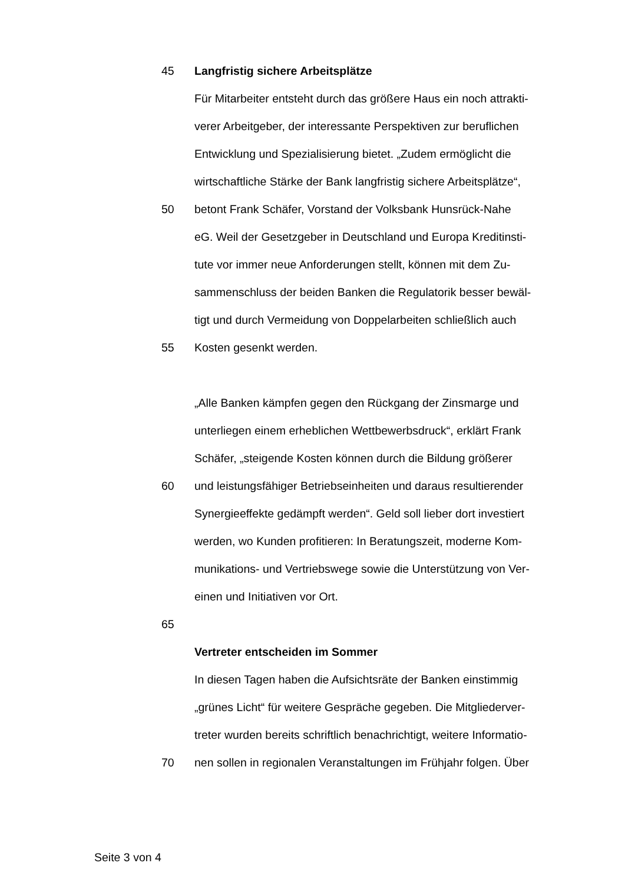45
Langfristig sichere Arbeitsplätze
Für Mitarbeiter entsteht durch das größere Haus ein noch attrakti-
verer Arbeitgeber, der interessante Perspektiven zur beruflichen
Entwicklung und Spezialisierung bietet. „Zudem ermöglicht die
wirtschaftliche Stärke der Bank langfristig sichere Arbeitsplätze“,
50
betont Frank Schäfer, Vorstand der Volksbank Hunsrück-Nahe
eG. Weil der Gesetzgeber in Deutschland und Europa Kreditinsti-
tute vor immer neue Anforderungen stellt, können mit dem Zu-
sammenschluss der beiden Banken die Regulatorik besser bewäl-
tigt und durch Vermeidung von Doppelarbeiten schließlich auch
55 Kosten gesenkt werden.
„Alle Banken kämpfen gegen den Rückgang der Zinsmarge und
unterliegen einem erheblichen Wettbewerbsdruck“, erklärt Frank
Schäfer, „steigende Kosten können durch die Bildung größerer
60
und leistungsfähiger Betriebseinheiten und daraus resultierender
Synergieeffekte gedämpft werden“. Geld soll lieber dort investiert
werden, wo Kunden profitieren: In Beratungszeit, moderne Kom-
munikations- und Vertriebswege sowie die Unterstützung von Ver-
einen und Initiativen vor Ort.
65
Vertreter entscheiden im Sommer
In diesen Tagen haben die Aufsichtsräte der Banken einstimmig
„grünes Licht“ für weitere Gespräche gegeben. Die Mitgliederver-
treter wurden bereits schriftlich benachrichtigt, weitere Informatio-
70
nen sollen in regionalen Veranstaltungen im Frühjahr folgen. Über
Seite 3 von 4